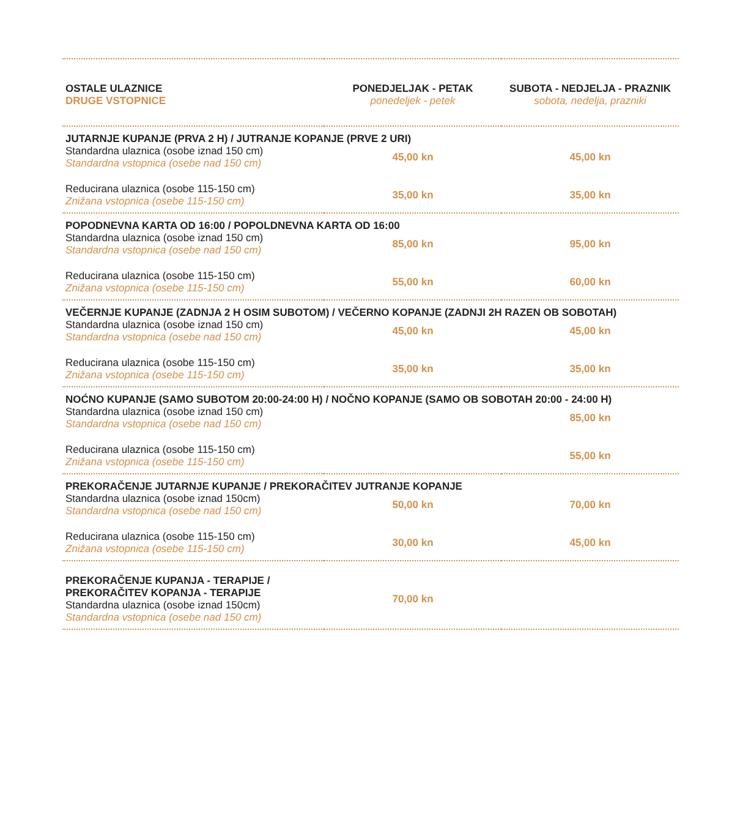| OSTALE ULAZNICE DRUGE VSTOPNICE | PONEDJELJAK - PETAK ponedeljek - petek | SUBOTA - NEDJELJA - PRAZNIK sobota, nedelja, prazniki |
| --- | --- | --- |
| JUTARNJE KUPANJE (PRVA 2 H) / JUTRANJE KOPANJE (PRVE 2 URI) | | |
| Standardna ulaznica (osobe iznad 150 cm) Standardna vstopnica (osebe nad 150 cm) | 45,00 kn | 45,00 kn |
| Reducirana ulaznica (osobe 115-150 cm) Znižana vstopnica (osebe 115-150 cm) | 35,00 kn | 35,00 kn |
| POPODNEVNA KARTA OD 16:00 / POPOLDNEVNA KARTA OD 16:00 | | |
| Standardna ulaznica (osobe iznad 150 cm) Standardna vstopnica (osebe nad 150 cm) | 85,00 kn | 95,00 kn |
| Reducirana ulaznica (osobe 115-150 cm) Znižana vstopnica (osebe 115-150 cm) | 55,00 kn | 60,00 kn |
| VEČERNJE KUPANJE (ZADNJA 2 H OSIM SUBOTOM) / VEČERNO KOPANJE (ZADNJI 2H RAZEN OB SOBOTAH) | | |
| Standardna ulaznica (osobe iznad 150 cm) Standardna vstopnica (osebe nad 150 cm) | 45,00 kn | 45,00 kn |
| Reducirana ulaznica (osobe 115-150 cm) Znižana vstopnica (osebe 115-150 cm) | 35,00 kn | 35,00 kn |
| NOĆNO KUPANJE (SAMO SUBOTOM 20:00-24:00 H) / NOČNO KOPANJE (SAMO OB SOBOTAH 20:00 - 24:00 H) | | |
| Standardna ulaznica (osobe iznad 150 cm) Standardna vstopnica (osebe nad 150 cm) | | 85,00 kn |
| Reducirana ulaznica (osobe 115-150 cm) Znižana vstopnica (osebe 115-150 cm) | | 55,00 kn |
| PREKORAČENJE JUTARNJE KUPANJE / PREKORAČITEV JUTRANJE KOPANJE | | |
| Standardna ulaznica (osobe iznad 150cm) Standardna vstopnica (osebe nad 150 cm) | 50,00 kn | 70,00 kn |
| Reducirana ulaznica (osobe 115-150 cm) Znižana vstopnica (osebe 115-150 cm) | 30,00 kn | 45,00 kn |
| PREKORAČENJE KUPANJA - TERAPIJE / PREKORAČITEV KOPANJA - TERAPIJE Standardna ulaznica (osobe iznad 150cm) Standardna vstopnica (osebe nad 150 cm) | 70,00 kn | |